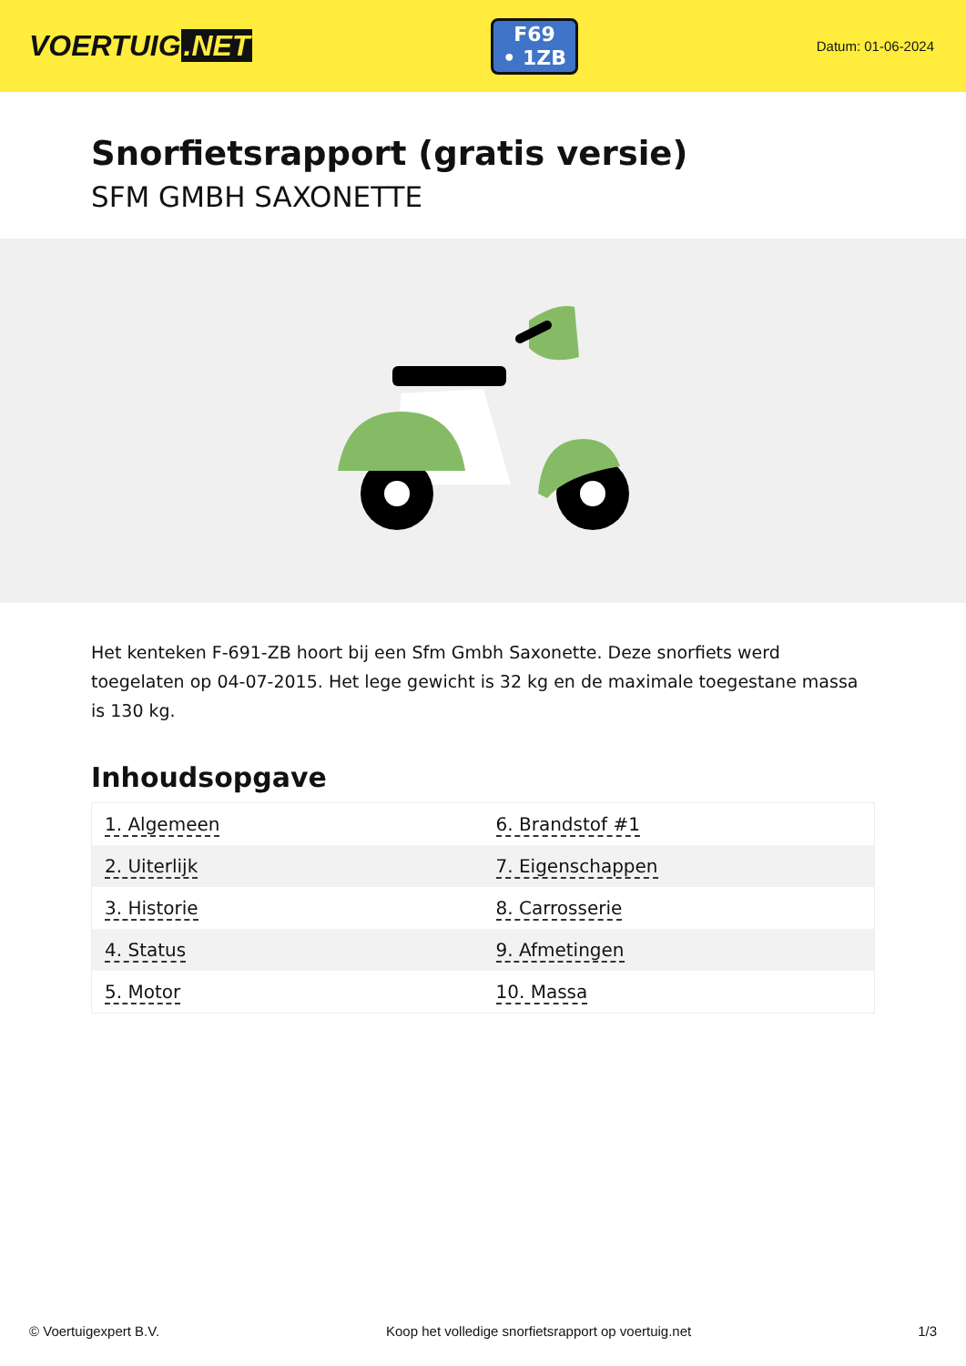VOERTUIG.NET
F69
• 1ZB
Datum: 01-06-2024
Snorfietsrapport (gratis versie)
SFM GMBH SAXONETTE
Het kenteken F-691-ZB hoort bij een Sfm Gmbh Saxonette. Deze snorfiets werd toegelaten op 04-07-2015. Het lege gewicht is 32 kg en de maximale toegestane massa is 130 kg.
Inhoudsopgave
| 1. Algemeen | 6. Brandstof #1 |
| 2. Uiterlijk | 7. Eigenschappen |
| 3. Historie | 8. Carrosserie |
| 4. Status | 9. Afmetingen |
| 5. Motor | 10. Massa |
© Voertuigexpert B.V. Koop het volledige snorfietsrapport op voertuig.net 1/3